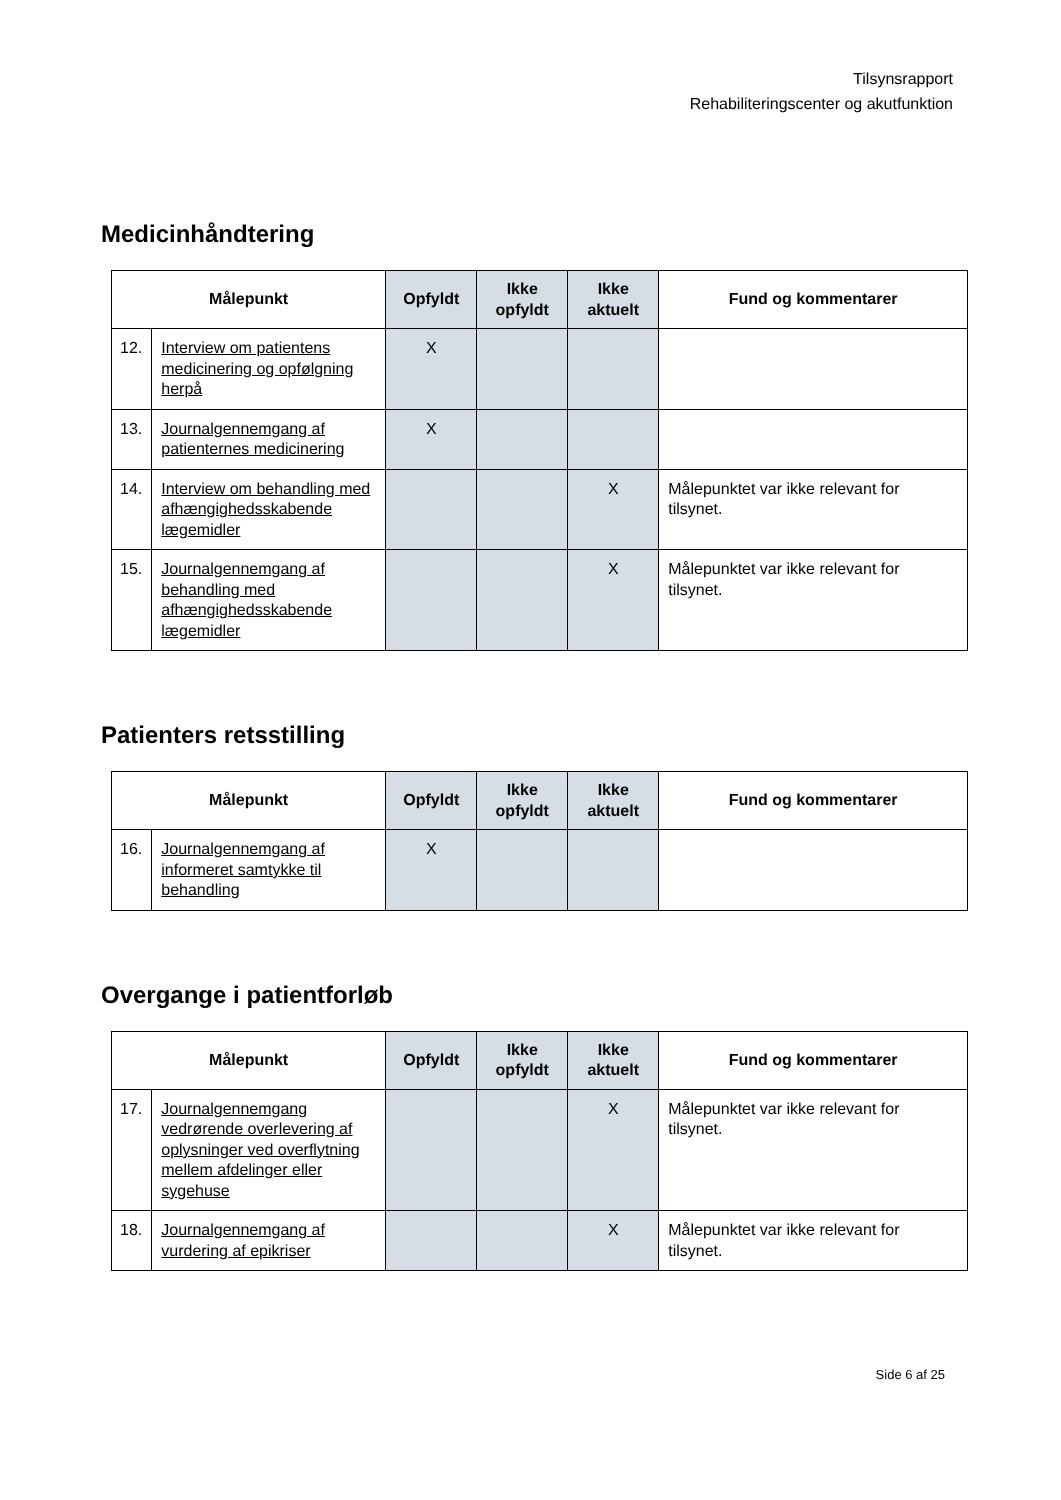Tilsynsrapport
Rehabiliteringscenter og akutfunktion
Medicinhåndtering
| Målepunkt | | Opfyldt | Ikke opfyldt | Ikke aktuelt | Fund og kommentarer |
| --- | --- | --- | --- | --- | --- |
| 12. | Interview om patientens medicinering og opfølgning herpå | X | | | |
| 13. | Journalgennemgang af patienternes medicinering | X | | | |
| 14. | Interview om behandling med afhængighedsskabende lægemidler | | | X | Målepunktet var ikke relevant for tilsynet. |
| 15. | Journalgennemgang af behandling med afhængighedsskabende lægemidler | | | X | Målepunktet var ikke relevant for tilsynet. |
Patienters retsstilling
| Målepunkt | | Opfyldt | Ikke opfyldt | Ikke aktuelt | Fund og kommentarer |
| --- | --- | --- | --- | --- | --- |
| 16. | Journalgennemgang af informeret samtykke til behandling | X | | | |
Overgange i patientforløb
| Målepunkt | | Opfyldt | Ikke opfyldt | Ikke aktuelt | Fund og kommentarer |
| --- | --- | --- | --- | --- | --- |
| 17. | Journalgennemgang vedrørende overlevering af oplysninger ved overflytning mellem afdelinger eller sygehuse | | | X | Målepunktet var ikke relevant for tilsynet. |
| 18. | Journalgennemgang af vurdering af epikriser | | | X | Målepunktet var ikke relevant for tilsynet. |
Side 6 af 25